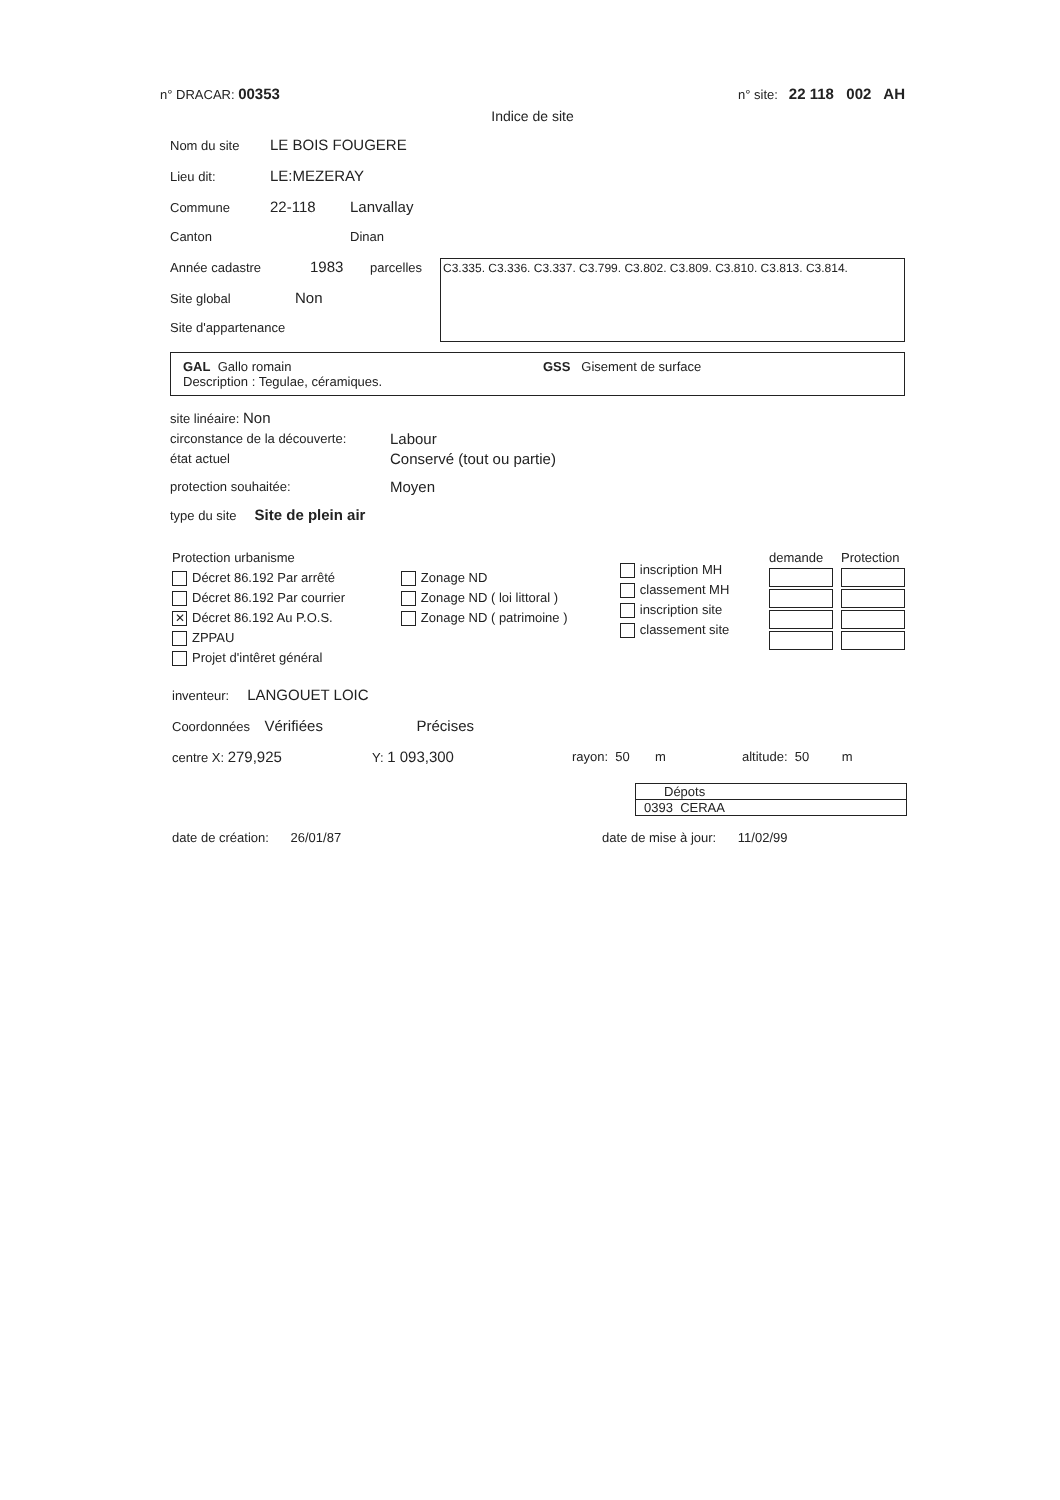n° DRACAR: 00353 n° site: 22 118 002 AH
Indice de site
Nom du site LE BOIS FOUGERE
Lieu dit: LE:MEZERAY
Commune 22-118 Lanvallay
Canton Dinan
Année cadastre 1983 parcelles
Site global Non
Site d'appartenance
C3.335. C3.336. C3.337. C3.799. C3.802. C3.809. C3.810. C3.813. C3.814.
GAL Gallo romain GSS Gisement de surface
Description : Tegulae, céramiques.
site linéaire: Non
circonstance de la découverte: Labour
état actuel Conservé (tout ou partie)
protection souhaitée: Moyen
type du site Site de plein air
Protection urbanisme
Décret 86.192 Par arrêté
Décret 86.192 Par courrier
✕ Décret 86.192 Au P.O.S.
ZPPAU
Projet d'intêret général
Zonage ND
Zonage ND ( loi littoral )
Zonage ND ( patrimoine )
inscription MH
classement MH
inscription site
classement site
demande Protection
inventeur: LANGOUET LOIC
Coordonnées Vérifiées Précises
centre X: 279,925 Y: 1 093,300 rayon: 50 m altitude: 50 m
Dépots
0393 CERAA
date de création: 26/01/87 date de mise à jour: 11/02/99